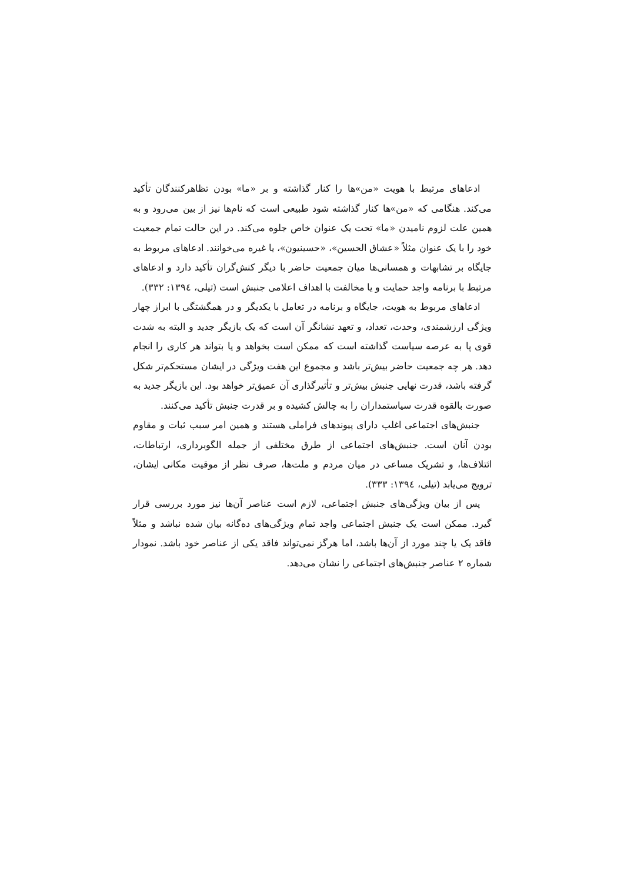ادعاهای مرتبط با هویت «من»ها را کنار گذاشته و بر «ما» بودن تظاهرکنندگان تأکید می‌کند. هنگامی که «من»ها کنار گذاشته شود طبیعی است که نام‌ها نیز از بین می‌رود و به همین علت لزوم نامیدن «ما» تحت یک عنوان خاص جلوه می‌کند. در این حالت تمام جمعیت خود را با یک عنوان مثلاً «عشاق الحسین»، «حسینیون»، یا غیره می‌خوانند. ادعاهای مربوط به جایگاه بر تشابهات و همسانی‌ها میان جمعیت حاضر با دیگر کنش‌گران تأکید دارد و ادعاهای مرتبط با برنامه واجد حمایت و یا مخالفت با اهداف اعلامی جنبش است (تیلی، ۱۳۹٤: ۳۳۲).
ادعاهای مربوط به هویت، جایگاه و برنامه در تعامل با یکدیگر و در همگشتگی با ابراز چهار ویژگی ارزشمندی، وحدت، تعداد، و تعهد نشانگر آن است که یک بازیگر جدید و البته به شدت قوی پا به عرصه سیاست گذاشته است که ممکن است بخواهد و یا بتواند هر کاری را انجام دهد. هر چه جمعیت حاضر بیش‌تر باشد و مجموع این هفت ویژگی در ایشان مستحکم‌تر شکل گرفته باشد، قدرت نهایی جنبش بیش‌تر و تأثیرگذاری آن عمیق‌تر خواهد بود. این بازیگر جدید به صورت بالقوه قدرت سیاستمداران را به چالش کشیده و بر قدرت جنبش تأکید می‌کنند.
جنبش‌های اجتماعی اغلب دارای پیوندهای فراملی هستند و همین امر سبب ثبات و مقاوم بودن آنان است. جنبش‌های اجتماعی از طرق مختلفی از جمله الگوبرداری، ارتباطات، ائتلاف‌ها، و تشریک مساعی در میان مردم و ملت‌ها، صرف نظر از موقیت مکانی ایشان، ترویج می‌یابد (تیلی، ۱۳۹٤: ۳۳۳).
پس از بیان ویژگی‌های جنبش اجتماعی، لازم است عناصر آن‌ها نیز مورد بررسی قرار گیرد. ممکن است یک جنبش اجتماعی واجد تمام ویژگی‌های ده‌گانه بیان شده نباشد و مثلاً فاقد یک یا چند مورد از آن‌ها باشد، اما هرگز نمی‌تواند فاقد یکی از عناصر خود باشد. نمودار شماره ۲ عناصر جنبش‌های اجتماعی را نشان می‌دهد.